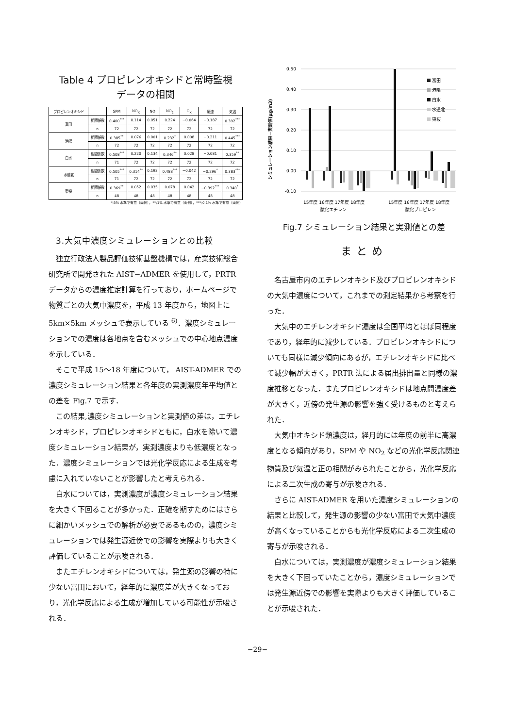Table 4 プロピレンオキシドと常時監視
データの相関
| プロピレンオキシド | | SPM | NO<sub>X</sub> | NO | NO<sub>2</sub> | O<sub>X</sub> | 風速 | 気温 |
| --- | --- | --- | --- | --- | --- | --- | --- | --- |
| 富田 | 相関係数 | 0.400<sup>***</sup> | 0.114 | 0.051 | 0.224 | −0.064 | −0.187 | 0.392<sup>***</sup> |
| | n | 72 | 72 | 72 | 72 | 72 | 72 | 72 |
| 港陽 | 相関係数 | 0.385<sup>**</sup> | 0.076 | 0.001 | 0.232<sup>*</sup> | 0.008 | −0.211 | 0.445<sup>***</sup> |
| | n | 72 | 72 | 72 | 72 | 72 | 72 | 72 |
| 白水 | 相関係数 | 0.508<sup>***</sup> | 0.220 | 0.134 | 0.346<sup>**</sup> | 0.028 | −0.081 | 0.359<sup>**</sup> |
| | n | 71 | 72 | 72 | 72 | 72 | 72 | 72 |
| 水道北 | 相関係数 | 0.505<sup>***</sup> | 0.314<sup>**</sup> | 0.192 | 0.488<sup>***</sup> | −0.042 | −0.296<sup>*</sup> | 0.383<sup>***</sup> |
| | n | 71 | 72 | 72 | 72 | 72 | 72 | 72 |
| 東桜 | 相関係数 | 0.369<sup>**</sup> | 0.052 | 0.035 | 0.078 | 0.042 | −0.392<sup>***</sup> | 0.340<sup>*</sup> |
| | n | 48 | 48 | 48 | 48 | 48 | 48 | 48 |
*;5% 水準で有意（両側），**;1% 水準で有意（両側），***;0.1% 水準で有意（両側）
3.大気中濃度シミュレーションとの比較
独立行政法人製品評価技術基盤機構では，産業技術総合研究所で開発された AIST−ADMER を使用して，PRTR データからの濃度推定計算を行っており，ホームページで物質ごとの大気中濃度を，平成 13 年度から，地図上に 5km×5km メッシュで表示している <sup>6)</sup>．濃度シミュレーションでの濃度は各地点を含むメッシュでの中心地点濃度を示している．
そこで平成 15〜18 年度について， AIST-ADMER での濃度シミュレーション結果と各年度の実測濃度年平均値との差を Fig.7 で示す．
この結果,濃度シミュレーションと実測値の差は，エチレンオキシド，プロピレンオキシドともに，白水を除いて濃度シミュレーション結果が，実測濃度よりも低濃度となった．濃度シミュレーションでは光化学反応による生成を考慮に入れていないことが影響したと考えられる．
白水については，実測濃度が濃度シミュレーション結果を大きく下回ることが多かった．正確を期すためにはさらに細かいメッシュでの解析が必要であるものの，濃度シミュレーションでは発生源近傍での影響を実際よりも大きく評価していることが示唆される．
またエチレンオキシドについては，発生源の影響の特に少ない富田において，経年的に濃度差が大きくなっており，光化学反応による生成が増加している可能性が示唆される．
シミュレーション結果－実測値(μg/m3)
0.50
0.40
0.30
0.20
0.10
0.00
-0.10
富田
港陽
白水
水道北
東桜
15年度 16年度 17年度 18年度
酸化エチレン
15年度 16年度 17年度 18年度
酸化プロピレン
Fig.7 シミュレーション結果と実測値との差
まとめ
名古屋市内のエチレンオキシド及びプロピレンオキシドの大気中濃度について，これまでの測定結果から考察を行った．
大気中のエチレンオキシド濃度は全国平均とほぼ同程度であり，経年的に減少している．プロピレンオキシドについても同様に減少傾向にあるが，エチレンオキシドに比べて減少幅が大きく，PRTR 法による届出排出量と同様の濃度推移となった．またプロピレンオキシドは地点間濃度差が大きく，近傍の発生源の影響を強く受けるものと考えられた．
大気中オキシド類濃度は，経月的には年度の前半に高濃度となる傾向があり，SPM や NO<sub>2</sub> などの光化学反応関連物質及び気温と正の相関がみられたことから，光化学反応による二次生成の寄与が示唆される．
さらに AIST-ADMER を用いた濃度シミュレーションの結果と比較して，発生源の影響の少ない富田で大気中濃度が高くなっていることからも光化学反応による二次生成の寄与が示唆される．
白水については，実測濃度が濃度シミュレーション結果を大きく下回っていたことから，濃度シミュレーションでは発生源近傍での影響を実際よりも大きく評価していることが示唆された．
−29−